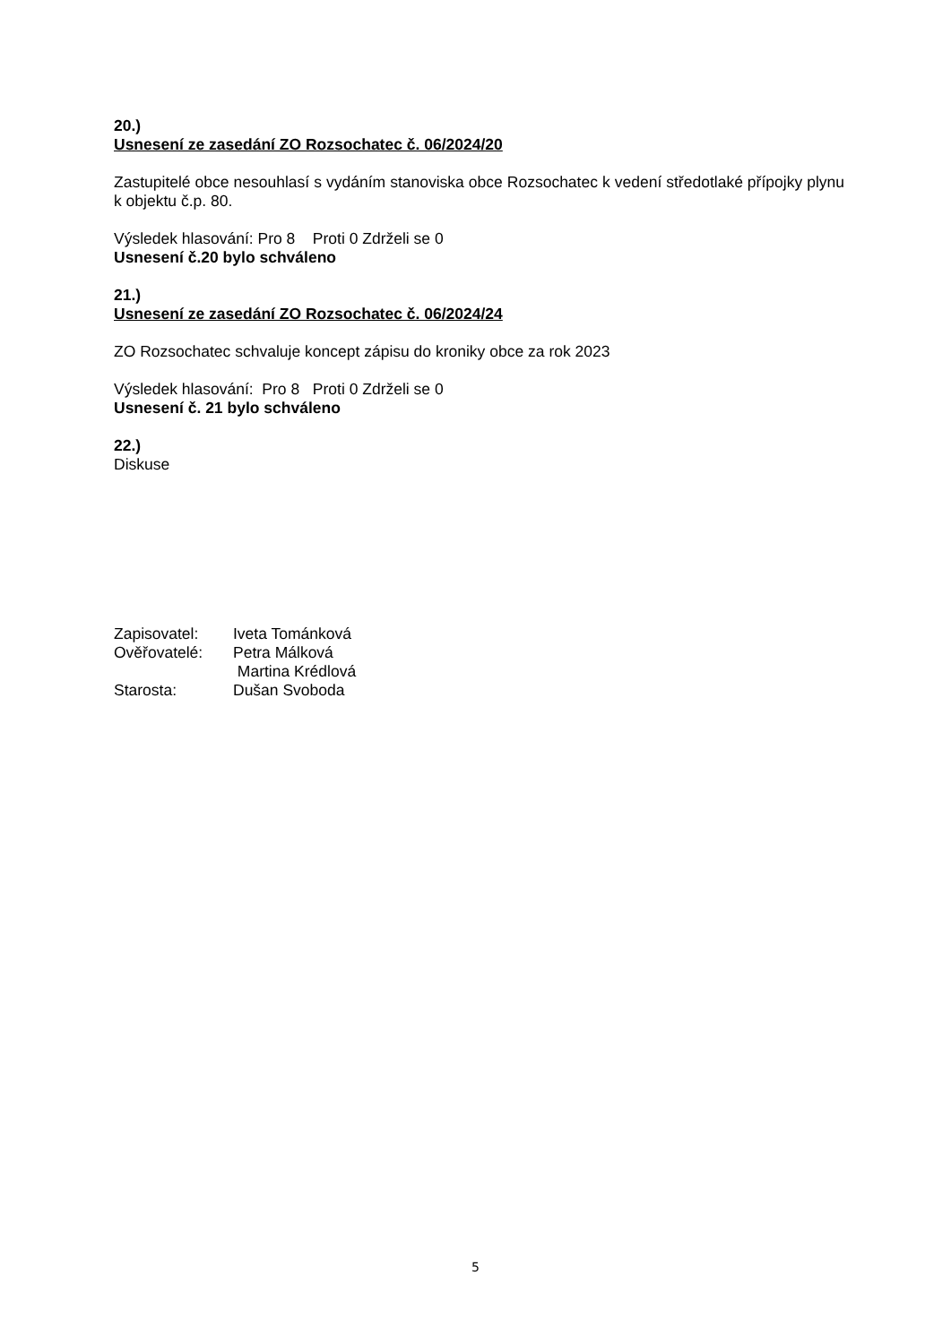20.)
Usnesení ze zasedání ZO Rozsochatec č. 06/2024/20
Zastupitelé obce nesouhlasí s vydáním stanoviska obce Rozsochatec k vedení středotlaké přípojky plynu k objektu č.p. 80.
Výsledek hlasování: Pro 8 Proti 0 Zdrželi se 0
Usnesení č.20 bylo schváleno
21.)
Usnesení ze zasedání ZO Rozsochatec č. 06/2024/24
ZO Rozsochatec schvaluje koncept zápisu do kroniky obce za rok 2023
Výsledek hlasování: Pro 8 Proti 0 Zdrželi se 0
Usnesení č. 21 bylo schváleno
22.)
Diskuse
| Zapisovatel: | Iveta Tománková |
| Ověřovatelé: | Petra Málková |
| | Martina Krédlová |
| Starosta: | Dušan Svoboda |
5